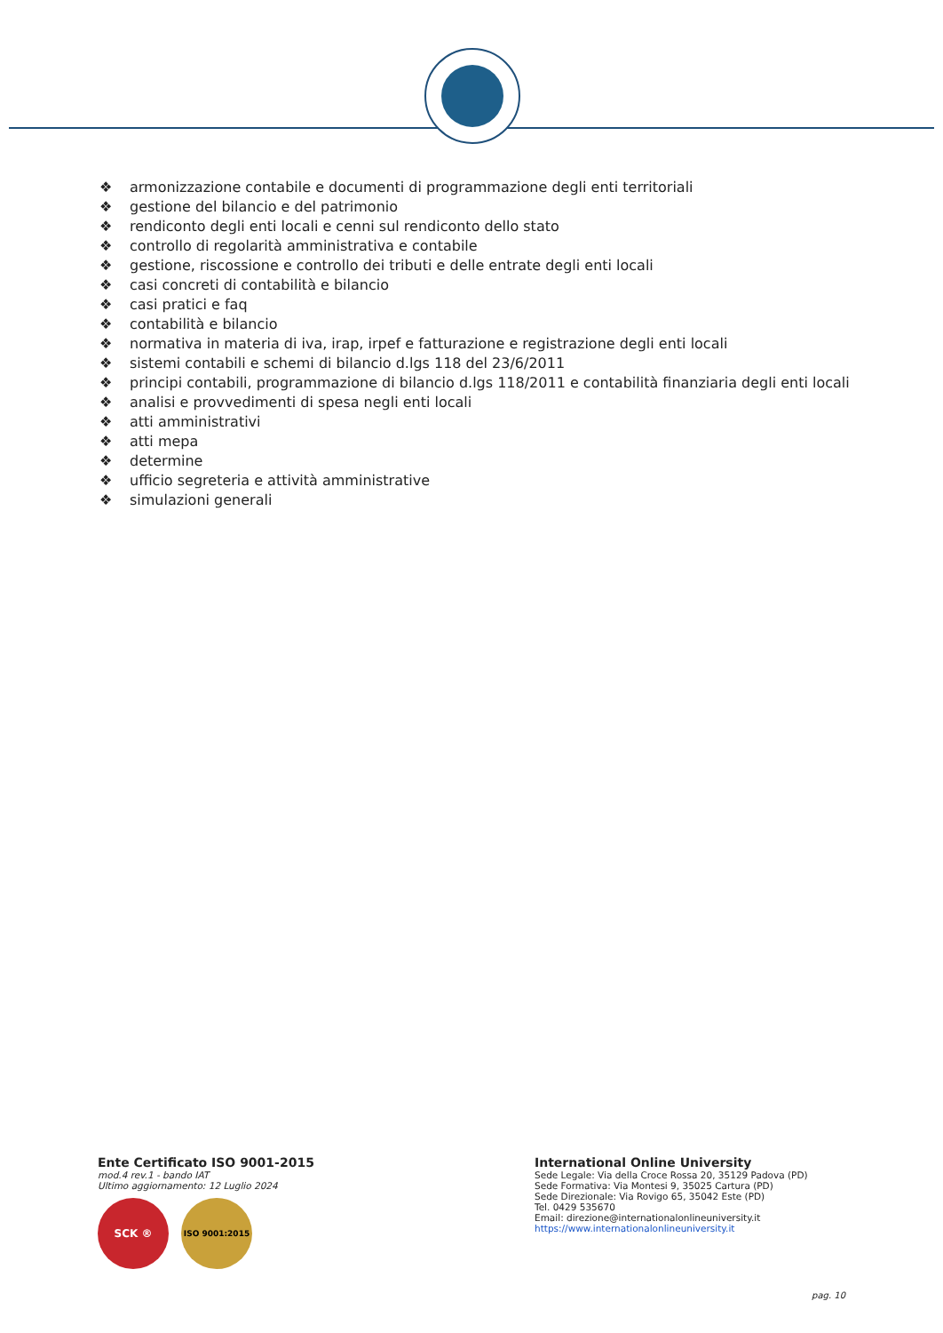❖ armonizzazione contabile e documenti di programmazione degli enti territoriali
❖ gestione del bilancio e del patrimonio
❖ rendiconto degli enti locali e cenni sul rendiconto dello stato
❖ controllo di regolarità amministrativa e contabile
❖ gestione, riscossione e controllo dei tributi e delle entrate degli enti locali
❖ casi concreti di contabilità e bilancio
❖ casi pratici e faq
❖ contabilità e bilancio
❖ normativa in materia di iva, irap, irpef e fatturazione e registrazione degli enti locali
❖ sistemi contabili e schemi di bilancio d.lgs 118 del 23/6/2011
❖ principi contabili, programmazione di bilancio d.lgs 118/2011 e contabilità finanziaria degli enti locali
❖ analisi e provvedimenti di spesa negli enti locali
❖ atti amministrativi
❖ atti mepa
❖ determine
❖ ufficio segreteria e attività amministrative
❖ simulazioni generali
Ente Certificato ISO 9001-2015
mod.4 rev.1 - bando IAT
Ultimo aggiornamento: 12 Luglio 2024
SCK ®
ISO 9001:2015
International Online University
Sede Legale: Via della Croce Rossa 20, 35129 Padova (PD)
Sede Formativa: Via Montesi 9, 35025 Cartura (PD)
Sede Direzionale: Via Rovigo 65, 35042 Este (PD)
Tel. 0429 535670
Email: direzione@internationalonlineuniversity.it
https://www.internationalonlineuniversity.it
pag. 10